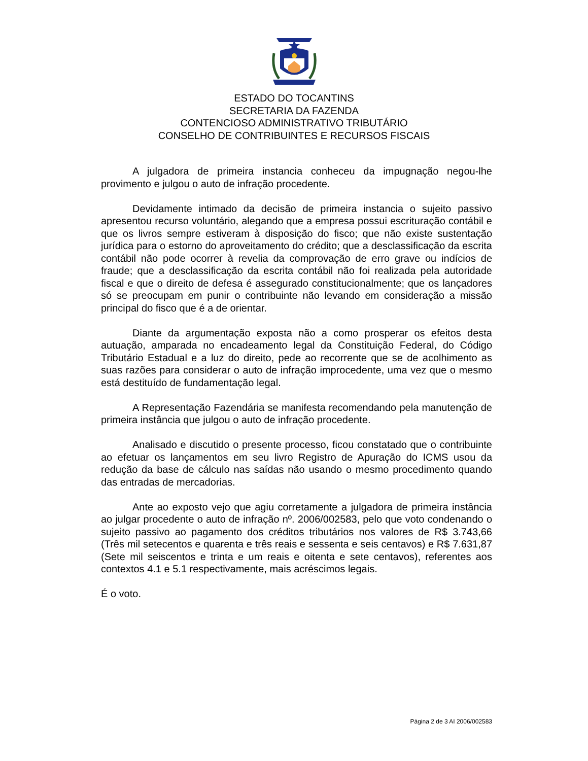ESTADO DO TOCANTINS
SECRETARIA DA FAZENDA
CONTENCIOSO ADMINISTRATIVO TRIBUTÁRIO
CONSELHO DE CONTRIBUINTES E RECURSOS FISCAIS
A julgadora de primeira instancia conheceu da impugnação negou-lhe provimento e julgou o auto de infração procedente.
Devidamente intimado da decisão de primeira instancia o sujeito passivo apresentou recurso voluntário, alegando que a empresa possui escrituração contábil e que os livros sempre estiveram à disposição do fisco; que não existe sustentação jurídica para o estorno do aproveitamento do crédito; que a desclassificação da escrita contábil não pode ocorrer à revelia da comprovação de erro grave ou indícios de fraude; que a desclassificação da escrita contábil não foi realizada pela autoridade fiscal e que o direito de defesa é assegurado constitucionalmente; que os lançadores só se preocupam em punir o contribuinte não levando em consideração a missão principal do fisco que é a de orientar.
Diante da argumentação exposta não a como prosperar os efeitos desta autuação, amparada no encadeamento legal da Constituição Federal, do Código Tributário Estadual e a luz do direito, pede ao recorrente que se de acolhimento as suas razões para considerar o auto de infração improcedente, uma vez que o mesmo está destituído de fundamentação legal.
A Representação Fazendária se manifesta recomendando pela manutenção de primeira instância que julgou o auto de infração procedente.
Analisado e discutido o presente processo, ficou constatado que o contribuinte ao efetuar os lançamentos em seu livro Registro de Apuração do ICMS usou da redução da base de cálculo nas saídas não usando o mesmo procedimento quando das entradas de mercadorias.
Ante ao exposto vejo que agiu corretamente a julgadora de primeira instância ao julgar procedente o auto de infração nº. 2006/002583, pelo que voto condenando o sujeito passivo ao pagamento dos créditos tributários nos valores de R$ 3.743,66 (Três mil setecentos e quarenta e três reais e sessenta e seis centavos) e R$ 7.631,87 (Sete mil seiscentos e trinta e um reais e oitenta e sete centavos), referentes aos contextos 4.1 e 5.1 respectivamente, mais acréscimos legais.
É o voto.
Página 2 de 3 AI 2006/002583